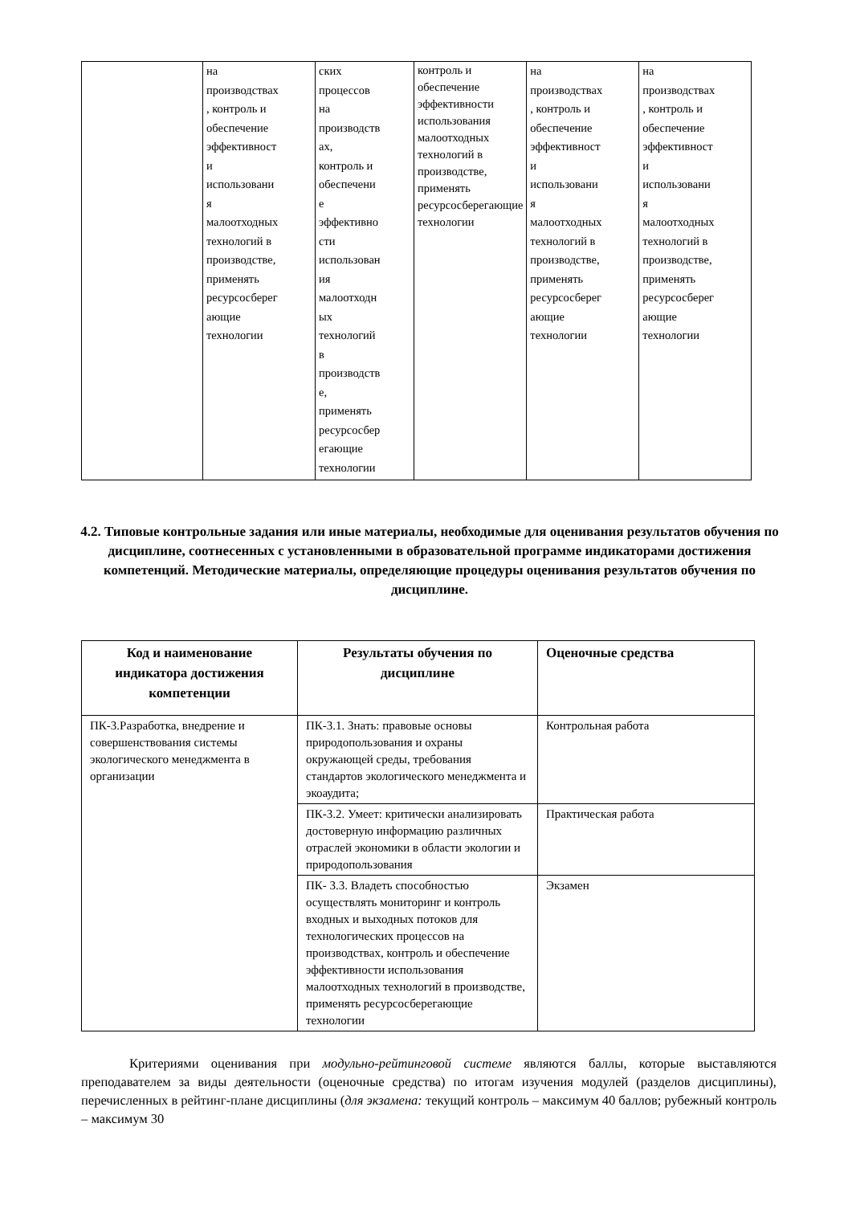| | на производствах , контроль и обеспечение эффективност и использовани я малоотходных технологий в производстве, применять ресурсосберег ающие технологии | ских процессов на производств ах, контроль и обеспечени е эффективно сти использован ия малоотходн ых технологий в производств е, применять ресурсосбер егающие технологии | контроль и обеспечение эффективности использования малоотходных технологий в производстве, применять ресурсосберегающие технологии | на производствах , контроль и обеспечение эффективност и использовани я малоотходных технологий в производстве, применять ресурсосберег ающие технологии | на производствах , контроль и обеспечение эффективност и использовани я малоотходных технологий в производстве, применять ресурсосберег ающие технологии |
4.2. Типовые контрольные задания или иные материалы, необходимые для оценивания результатов обучения по дисциплине, соотнесенных с установленными в образовательной программе индикаторами достижения компетенций. Методические материалы, определяющие процедуры оценивания результатов обучения по дисциплине.
| Код и наименование индикатора достижения компетенции | Результаты обучения по дисциплине | Оценочные средства |
| --- | --- | --- |
| ПК-3.Разработка, внедрение и совершенствования системы экологического менеджмента в организации | ПК-3.1. Знать: правовые основы природопользования и охраны окружающей среды, требования стандартов экологического менеджмента и экоаудита; | Контрольная работа |
| | ПК-3.2. Умеет: критически анализировать достоверную информацию различных отраслей экономики в области экологии и природопользования | Практическая работа |
| | ПК- 3.3. Владеть способностью осуществлять мониторинг и контроль входных и выходных потоков для технологических процессов на производствах, контроль и обеспечение эффективности использования малоотходных технологий в производстве, применять ресурсосберегающие технологии | Экзамен |
Критериями оценивания при модульно-рейтинговой системе являются баллы, которые выставляются преподавателем за виды деятельности (оценочные средства) по итогам изучения модулей (разделов дисциплины), перечисленных в рейтинг-плане дисциплины (для экзамена: текущий контроль – максимум 40 баллов; рубежный контроль – максимум 30